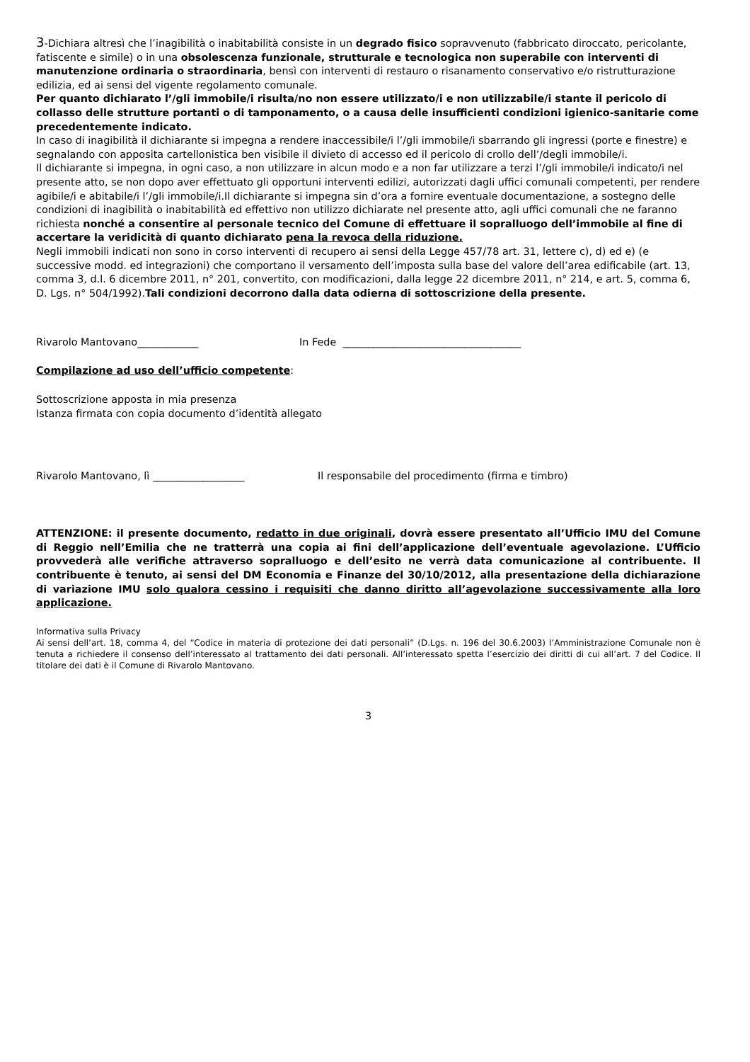3-Dichiara altresì che l’inagibilità o inabitabilità consiste in un degrado fisico sopravvenuto (fabbricato diroccato, pericolante, fatiscente e simile) o in una obsolescenza funzionale, strutturale e tecnologica non superabile con interventi di manutenzione ordinaria o straordinaria, bensì con interventi di restauro o risanamento conservativo e/o ristrutturazione edilizia, ed ai sensi del vigente regolamento comunale.
Per quanto dichiarato l’/gli immobile/i risulta/no non essere utilizzato/i e non utilizzabile/i stante il pericolo di collasso delle strutture portanti o di tamponamento, o a causa delle insufficienti condizioni igienico-sanitarie come precedentemente indicato.
In caso di inagibilità il dichiarante si impegna a rendere inaccessibile/i l’/gli immobile/i sbarrando gli ingressi (porte e finestre) e segnalando con apposita cartellonistica ben visibile il divieto di accesso ed il pericolo di crollo dell’/degli immobile/i.
Il dichiarante si impegna, in ogni caso, a non utilizzare in alcun modo e a non far utilizzare a terzi l’/gli immobile/i indicato/i nel presente atto, se non dopo aver effettuato gli opportuni interventi edilizi, autorizzati dagli uffici comunali competenti, per rendere agibile/i e abitabile/i l’/gli immobile/i.Il dichiarante si impegna sin d’ora a fornire eventuale documentazione, a sostegno delle condizioni di inagibilità o inabitabilità ed effettivo non utilizzo dichiarate nel presente atto, agli uffici comunali che ne faranno richiesta nonché a consentire al personale tecnico del Comune di effettuare il sopralluogo dell’immobile al fine di accertare la veridicità di quanto dichiarato pena la revoca della riduzione.
Negli immobili indicati non sono in corso interventi di recupero ai sensi della Legge 457/78 art. 31, lettere c), d) ed e) (e successive modd. ed integrazioni) che comportano il versamento dell’imposta sulla base del valore dell’area edificabile (art. 13, comma 3, d.l. 6 dicembre 2011, n° 201, convertito, con modificazioni, dalla legge 22 dicembre 2011, n° 214, e art. 5, comma 6, D. Lgs. n° 504/1992).Tali condizioni decorrono dalla data odierna di sottoscrizione della presente.
Rivarolo Mantovano____________ In Fede ___________________________________
Compilazione ad uso dell’ufficio competente:
Sottoscrizione apposta in mia presenza
Istanza firmata con copia documento d’identità allegato
Rivarolo Mantovano, lì __________________ Il responsabile del procedimento (firma e timbro)
ATTENZIONE: il presente documento, redatto in due originali, dovrà essere presentato all’Ufficio IMU del Comune di Reggio nell’Emilia che ne tratterrà una copia ai fini dell’applicazione dell’eventuale agevolazione. L’Ufficio provvederà alle verifiche attraverso sopralluogo e dell’esito ne verrà data comunicazione al contribuente. Il contribuente è tenuto, ai sensi del DM Economia e Finanze del 30/10/2012, alla presentazione della dichiarazione di variazione IMU solo qualora cessino i requisiti che danno diritto all’agevolazione successivamente alla loro applicazione.
Informativa sulla Privacy
Ai sensi dell’art. 18, comma 4, del “Codice in materia di protezione dei dati personali” (D.Lgs. n. 196 del 30.6.2003) l’Amministrazione Comunale non è tenuta a richiedere il consenso dell’interessato al trattamento dei dati personali. All’interessato spetta l’esercizio dei diritti di cui all’art. 7 del Codice. Il titolare dei dati è il Comune di Rivarolo Mantovano.
3